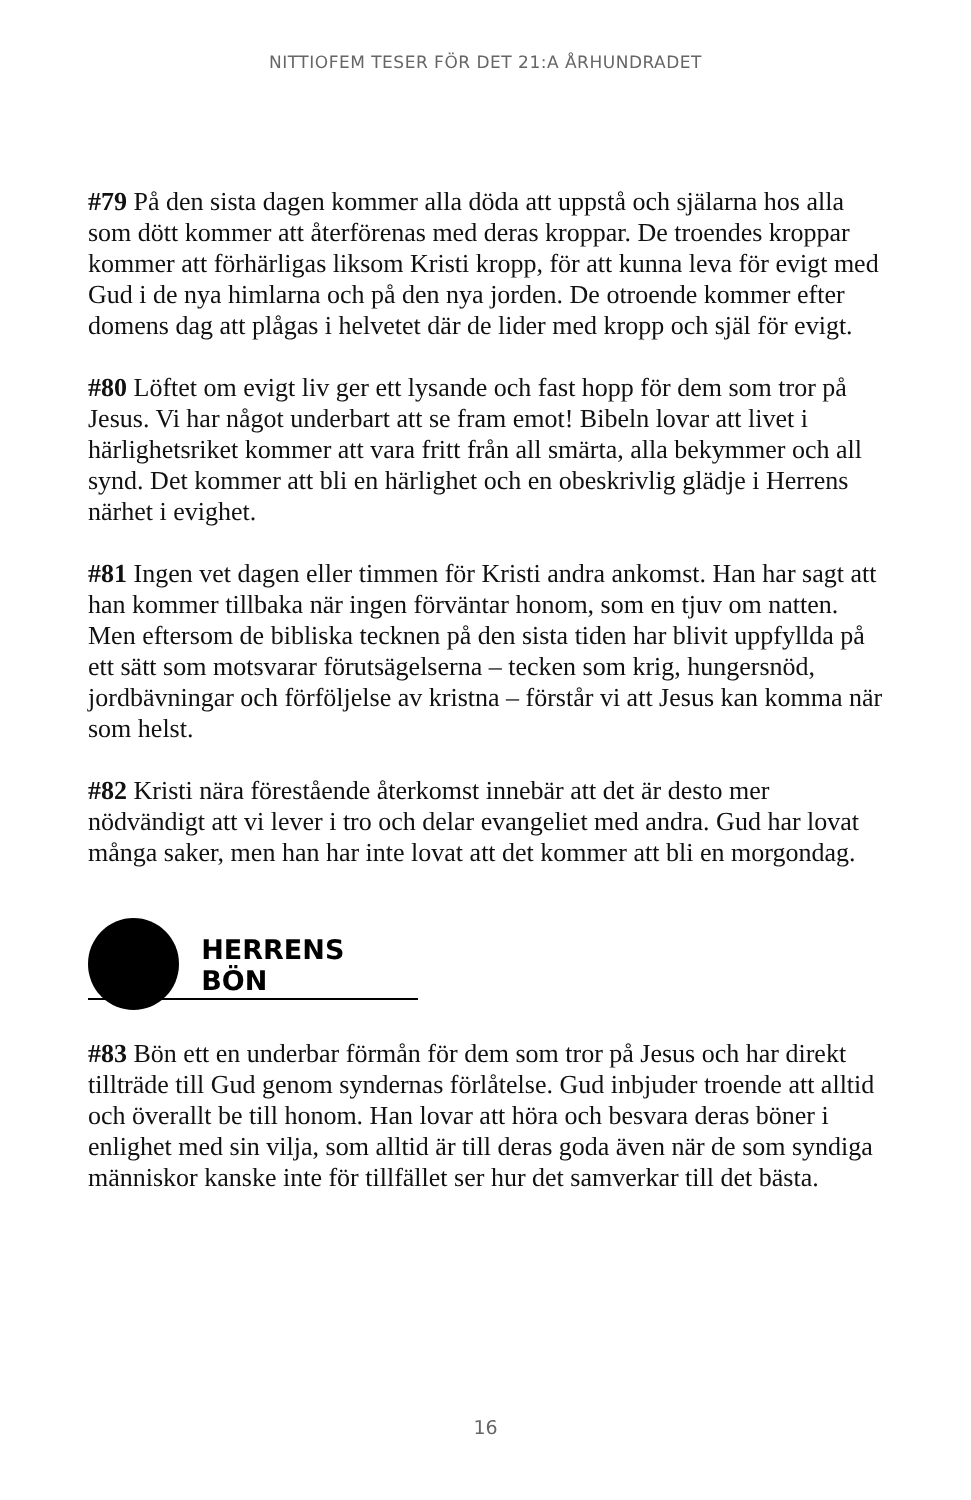NITTIOFEM TESER FÖR DET 21:A ÅRHUNDRADET
#79 På den sista dagen kommer alla döda att uppstå och själarna hos alla som dött kommer att återförenas med deras kroppar. De troendes kroppar kommer att förhärligas liksom Kristi kropp, för att kunna leva för evigt med Gud i de nya himlarna och på den nya jorden. De otroende kommer efter domens dag att plågas i helvetet där de lider med kropp och själ för evigt.
#80 Löftet om evigt liv ger ett lysande och fast hopp för dem som tror på Jesus. Vi har något underbart att se fram emot! Bibeln lovar att livet i härlighetsriket kommer att vara fritt från all smärta, alla bekymmer och all synd. Det kommer att bli en härlighet och en obeskrivlig glädje i Herrens närhet i evighet.
#81 Ingen vet dagen eller timmen för Kristi andra ankomst. Han har sagt att han kommer tillbaka när ingen förväntar honom, som en tjuv om natten. Men eftersom de bibliska tecknen på den sista tiden har blivit uppfyllda på ett sätt som motsvarar förutsägelserna – tecken som krig, hungersnöd, jordbävningar och förföljelse av kristna – förstår vi att Jesus kan komma när som helst.
#82 Kristi nära förestående återkomst innebär att det är desto mer nödvändigt att vi lever i tro och delar evangeliet med andra. Gud har lovat många saker, men han har inte lovat att det kommer att bli en morgondag.
HERRENS BÖN
#83 Bön ett en underbar förmån för dem som tror på Jesus och har direkt tillträde till Gud genom syndernas förlåtelse. Gud inbjuder troende att alltid och överallt be till honom. Han lovar att höra och besvara deras böner i enlighet med sin vilja, som alltid är till deras goda även när de som syndiga människor kanske inte för tillfället ser hur det samverkar till det bästa.
16